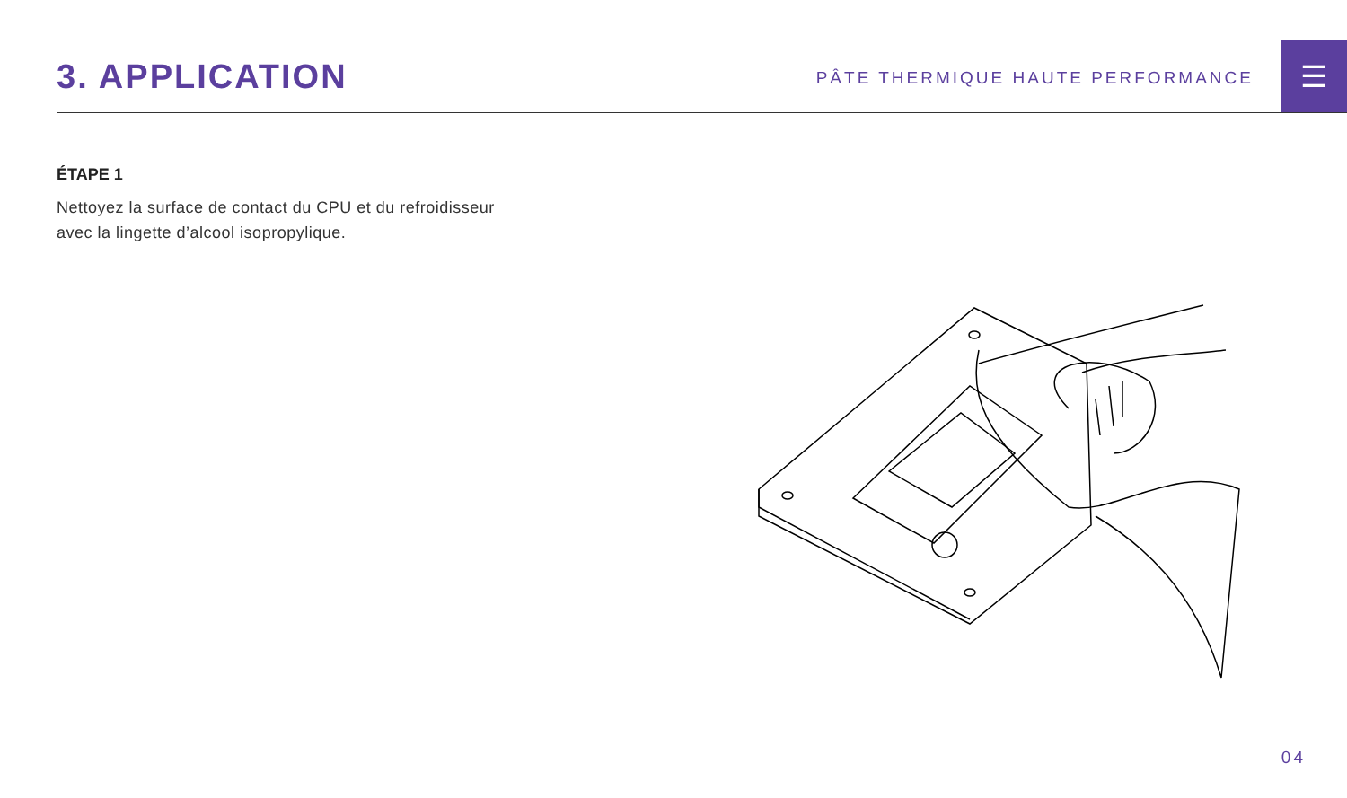3. APPLICATION
PÂTE THERMIQUE HAUTE PERFORMANCE
☰
ÉTAPE 1
Nettoyez la surface de contact du CPU et du refroidisseur
avec la lingette d’alcool isopropylique.
04